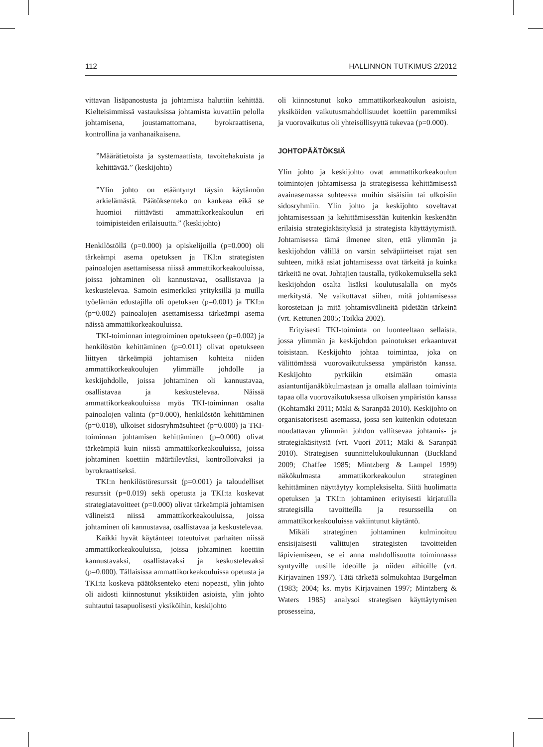112 HALLINNON TUTKIMUS 2/2012
vittavan lisäpanostusta ja johtamista haluttiin kehittää. Kielteisimmissä vastauksissa johtamista kuvattiin pelolla johtamisena, joustamattomana, byrokraattisena, kontrollina ja vanhanaikaisena.
”Määrätietoista ja systemaattista, tavoitehakuista ja kehittävää.” (keskijohto)
”Ylin johto on etääntynyt täysin käytännön arkielämästä. Päätöksenteko on kankeaa eikä se huomioi riittävästi ammattikorkeakoulun eri toimipisteiden erilaisuutta.” (keskijohto)
Henkilöstöllä (p=0.000) ja opiskelijoilla (p=0.000) oli tärkeämpi asema opetuksen ja TKI:n strategisten painoalojen asettamisessa niissä ammattikorkeakouluissa, joissa johtaminen oli kannustavaa, osallistavaa ja keskustelevaa. Samoin esimerkiksi yrityksillä ja muilla työelämän edustajilla oli opetuksen (p=0.001) ja TKI:n (p=0.002) painoalojen asettamisessa tärkeämpi asema näissä ammattikorkeakouluissa.
TKI-toiminnan integroiminen opetukseen (p=0.002) ja henkilöstön kehittäminen (p=0.011) olivat opetukseen liittyen tärkeämpiä johtamisen kohteita niiden ammattikorkeakoulujen ylimmälle johdolle ja keskijohdolle, joissa johtaminen oli kannustavaa, osallistavaa ja keskustelevaa. Näissä ammattikorkeakouluissa myös TKI-toiminnan osalta painoalojen valinta (p=0.000), henkilöstön kehittäminen (p=0.018), ulkoiset sidosryhmäsuhteet (p=0.000) ja TKI-toiminnan johtamisen kehittäminen (p=0.000) olivat tärkeämpiä kuin niissä ammattikorkeakouluissa, joissa johtaminen koettiin määräileväksi, kontrolloivaksi ja byrokraattiseksi.
TKI:n henkilöstöresurssit (p=0.001) ja taloudelliset resurssit (p=0.019) sekä opetusta ja TKI:ta koskevat strategiatavoitteet (p=0.000) olivat tärkeämpiä johtamisen välineistä niissä ammattikorkeakouluissa, joissa johtaminen oli kannustavaa, osallistavaa ja keskustelevaa.
Kaikki hyvät käytänteet toteutuivat parhaiten niissä ammattikorkeakouluissa, joissa johtaminen koettiin kannustavaksi, osallistavaksi ja keskustelevaksi (p=0.000). Tällaisissa ammattikorkeakouluissa opetusta ja TKI:ta koskeva päätöksenteko eteni nopeasti, ylin johto oli aidosti kiinnostunut yksiköiden asioista, ylin johto suhtautui tasapuolisesti yksiköihin, keskijohto
oli kiinnostunut koko ammattikorkeakoulun asioista, yksiköiden vaikutusmahdollisuudet koettiin paremmiksi ja vuorovaikutus oli yhteisöllisyyttä tukevaa (p=0.000).
JOHTOPÄÄTÖKSIÄ
Ylin johto ja keskijohto ovat ammattikorkeakoulun toimintojen johtamisessa ja strategisessa kehittämisessä avainasemassa suhteessa muihin sisäisiin tai ulkoisiin sidosryhmiin. Ylin johto ja keskijohto soveltavat johtamisessaan ja kehittämisessään kuitenkin keskenään erilaisia strategiakäsityksiä ja strategista käyttäytymistä. Johtamisessa tämä ilmenee siten, että ylimmän ja keskijohdon välillä on varsin selväpiirteiset rajat sen suhteen, mitkä asiat johtamisessa ovat tärkeitä ja kuinka tärkeitä ne ovat. Johtajien taustalla, työkokemuksella sekä keskijohdon osalta lisäksi koulutusalalla on myös merkitystä. Ne vaikuttavat siihen, mitä johtamisessa korostetaan ja mitä johtamisvälineitä pidetään tärkeinä (vrt. Kettunen 2005; Toikka 2002).
Erityisesti TKI-toiminta on luonteeltaan sellaista, jossa ylimmän ja keskijohdon painotukset erkaantuvat toisistaan. Keskijohto johtaa toimintaa, joka on välittömässä vuorovaikutuksessa ympäristön kanssa. Keskijohto pyrkiikin etsimään omasta asiantuntijanäkökulmastaan ja omalla alallaan toimivinta tapaa olla vuorovaikutuksessa ulkoisen ympäristön kanssa (Kohtamäki 2011; Mäki & Saranpää 2010). Keskijohto on organisatorisesti asemassa, jossa sen kuitenkin odotetaan noudattavan ylimmän johdon vallitsevaa johtamis- ja strategiakäsitystä (vrt. Vuori 2011; Mäki & Saranpää 2010). Strategisen suunnittelukoulukunnan (Buckland 2009; Chaffee 1985; Mintzberg & Lampel 1999) näkökulmasta ammattikorkeakoulun strateginen kehittäminen näyttäytyy kompleksiselta. Siitä huolimatta opetuksen ja TKI:n johtaminen erityisesti kirjatuilla strategisilla tavoitteilla ja resursseilla on ammattikorkeakouluissa vakiintunut käytäntö.
Mikäli strateginen johtaminen kulminoituu ensisijaisesti valittujen strategisten tavoitteiden läpiviemiseen, se ei anna mahdollisuutta toiminnassa syntyville uusille ideoille ja niiden aihioille (vrt. Kirjavainen 1997). Tätä tärkeää solmukohtaa Burgelman (1983; 2004; ks. myös Kirjavainen 1997; Mintzberg & Waters 1985) analysoi strategisen käyttäytymisen prosesseina,